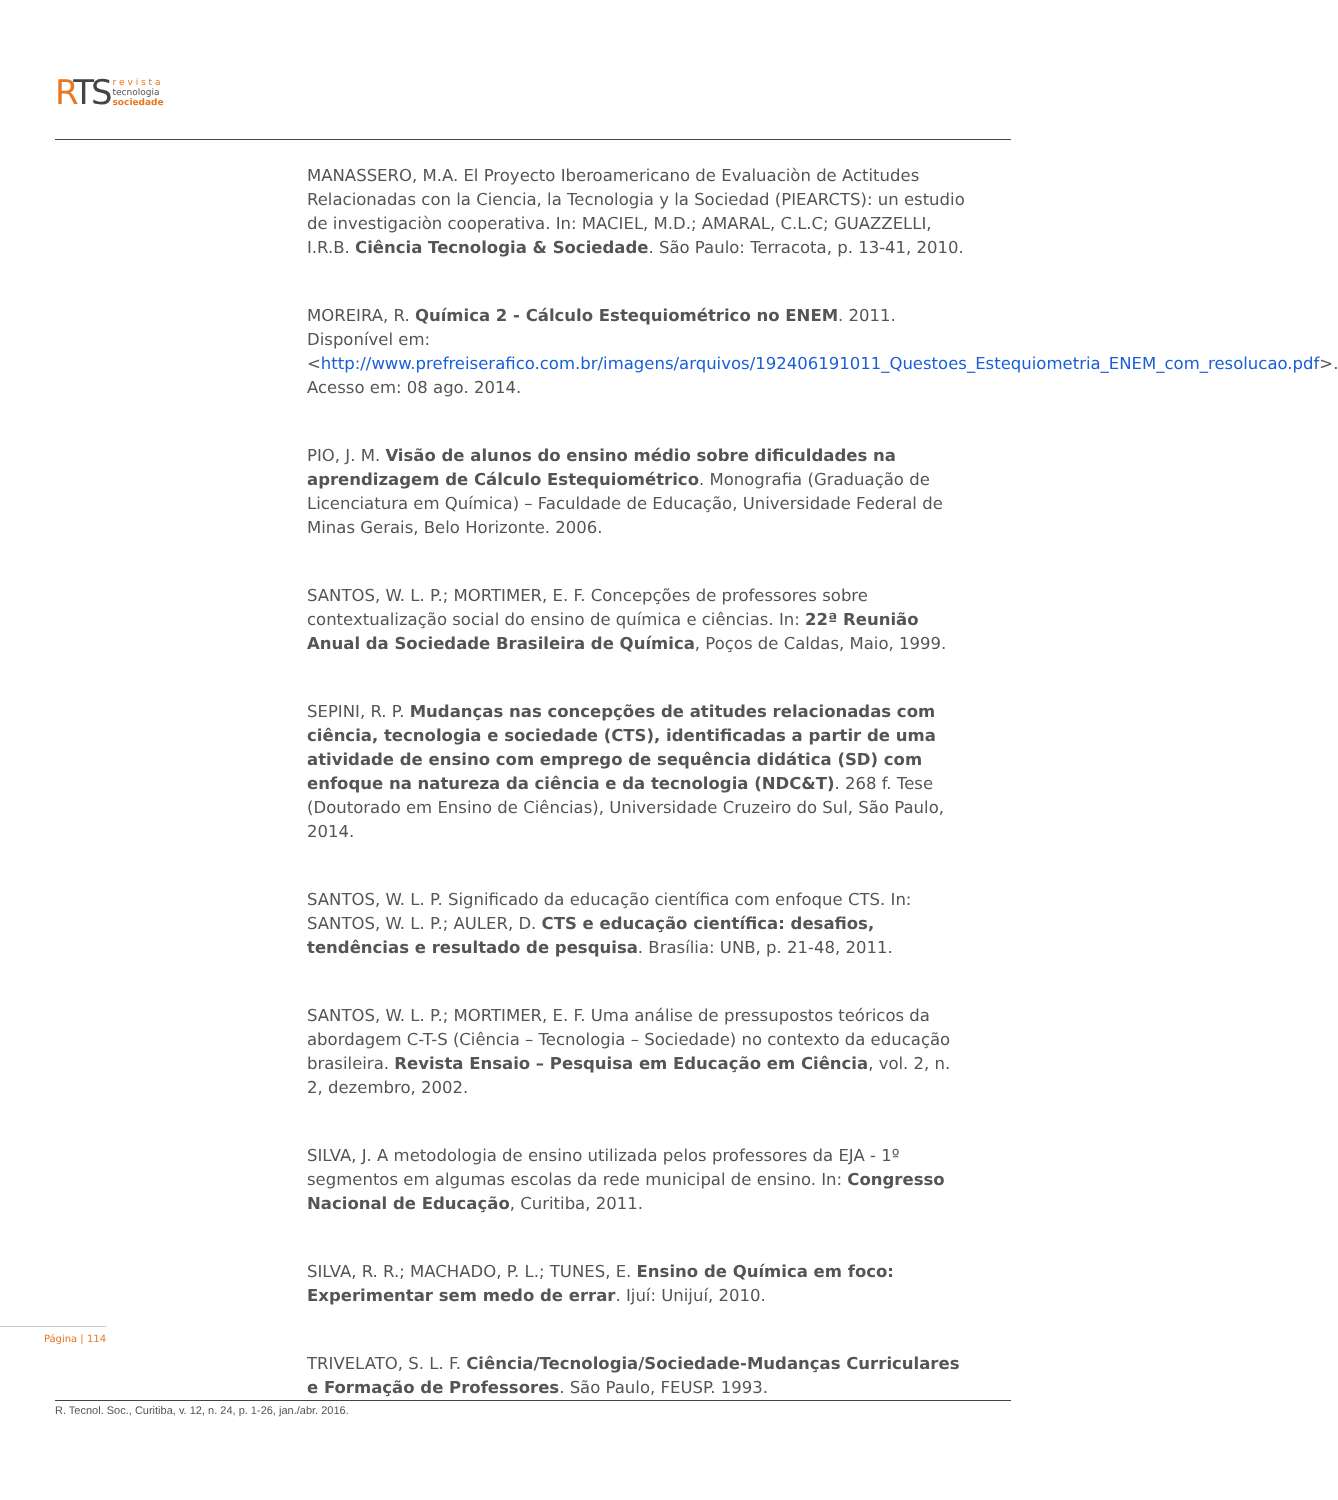RTS
r e v i s t a
tecnologia
sociedade
MANASSERO, M.A. El Proyecto Iberoamericano de Evaluaciòn de Actitudes Relacionadas con la Ciencia, la Tecnologia y la Sociedad (PIEARCTS): un estudio de investigaciòn cooperativa. In: MACIEL, M.D.; AMARAL, C.L.C; GUAZZELLI, I.R.B. Ciência Tecnologia & Sociedade. São Paulo: Terracota, p. 13-41, 2010.
MOREIRA, R. Química 2 - Cálculo Estequiométrico no ENEM. 2011. Disponível em: <http://www.prefreiserafico.com.br/imagens/arquivos/192406191011_Questoes_Estequiometria_ENEM_com_resolucao.pdf>. Acesso em: 08 ago. 2014.
PIO, J. M. Visão de alunos do ensino médio sobre dificuldades na aprendizagem de Cálculo Estequiométrico. Monografia (Graduação de Licenciatura em Química) – Faculdade de Educação, Universidade Federal de Minas Gerais, Belo Horizonte. 2006.
SANTOS, W. L. P.; MORTIMER, E. F. Concepções de professores sobre contextualização social do ensino de química e ciências. In: 22ª Reunião Anual da Sociedade Brasileira de Química, Poços de Caldas, Maio, 1999.
SEPINI, R. P. Mudanças nas concepções de atitudes relacionadas com ciência, tecnologia e sociedade (CTS), identificadas a partir de uma atividade de ensino com emprego de sequência didática (SD) com enfoque na natureza da ciência e da tecnologia (NDC&T). 268 f. Tese (Doutorado em Ensino de Ciências), Universidade Cruzeiro do Sul, São Paulo, 2014.
SANTOS, W. L. P. Significado da educação científica com enfoque CTS. In: SANTOS, W. L. P.; AULER, D. CTS e educação científica: desafios, tendências e resultado de pesquisa. Brasília: UNB, p. 21-48, 2011.
SANTOS, W. L. P.; MORTIMER, E. F. Uma análise de pressupostos teóricos da abordagem C-T-S (Ciência – Tecnologia – Sociedade) no contexto da educação brasileira. Revista Ensaio – Pesquisa em Educação em Ciência, vol. 2, n. 2, dezembro, 2002.
SILVA, J. A metodologia de ensino utilizada pelos professores da EJA - 1º segmentos em algumas escolas da rede municipal de ensino. In: Congresso Nacional de Educação, Curitiba, 2011.
SILVA, R. R.; MACHADO, P. L.; TUNES, E. Ensino de Química em foco: Experimentar sem medo de errar. Ijuí: Unijuí, 2010.
TRIVELATO, S. L. F. Ciência/Tecnologia/Sociedade-Mudanças Curriculares e Formação de Professores. São Paulo, FEUSP. 1993.
Página | 114
R. Tecnol. Soc., Curitiba, v. 12, n. 24, p. 1-26, jan./abr. 2016.